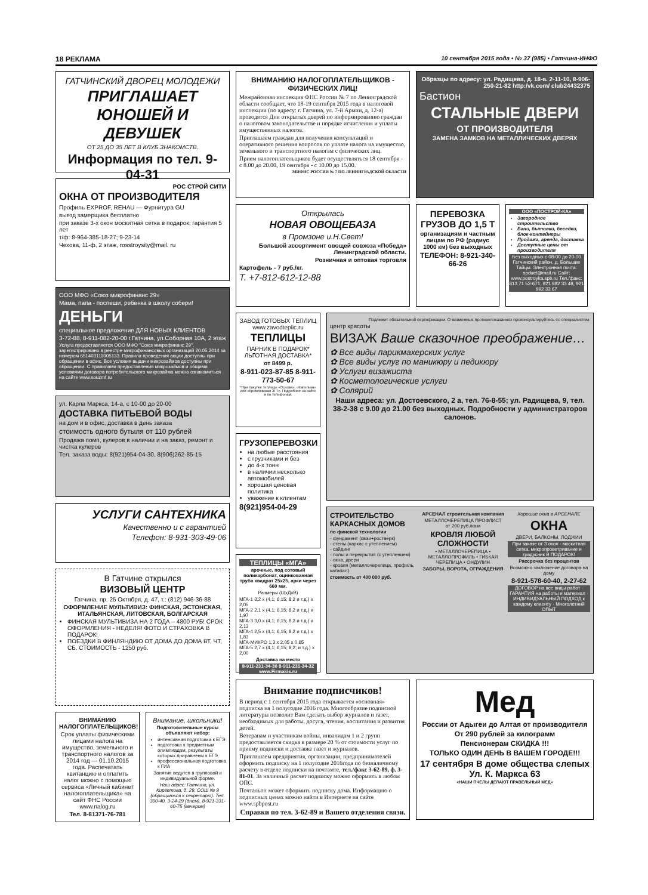18 РЕКЛАМА 10 сентября 2015 года • № 37 (985) • Гатчина-ИНФО
ГАТЧИНСКИЙ ДВОРЕЦ МОЛОДЕЖИ
ПРИГЛАШАЕТ ЮНОШЕЙ И ДЕВУШЕК
ОТ 25 ДО 35 ЛЕТ В КЛУБ ЗНАКОМСТВ.
Информация по тел. 9-04-31
РОС СТРОЙ СИТИ
ОКНА ОТ ПРОИЗВОДИТЕЛЯ
Профиль EXPROF, REHAU — Фурнитура GU
выезд замерщика бесплатно
при заказе 3-х окон москитная сетка в подарок; гарантия 5 лет
т/ф: 8-964-385-18-27; 9-23-14
Чехова, 11-ф, 2 этаж, rosstroysity@mail. ru
ООО МФО «Союз микрофинанс 29»
Мама, папа - поспеши, ребенка в школу собери!
ДЕНЬГИ
специальное предложение ДЛЯ НОВЫХ КЛИЕНТОВ
3-72-88, 8-911-082-20-00 г.Гатчина, ул.Соборная 10А, 2 этаж
Услуга предоставляется ООО МФО "Союз микрофинанс 29", зарегистрировано в реестре микрофинансовых организаций 20.05.2014 за номером 651403111005133. Правила проведения акции доступны при обращении в офис. Все условия выдачи микрозаймов доступны при обращении. С правилами предоставления микрозаймов и общими условиями договора потребительского микрозайма можно ознакомиться на сайте www.souzmf.ru
ул. Карла Маркса, 14-а, с 10-00 до 20-00
ДОСТАВКА ПИТЬЕВОЙ ВОДЫ
на дом и в офис, доставка в день заказа
стоимость одного бутыля от 110 рублей
Продажа помп, кулеров в наличии и на заказ, ремонт и чистка кулеров
Тел. заказа воды: 8(921)954-04-30, 8(906)262-85-15
УСЛУГИ САНТЕХНИКА
Качественно и с гарантией
Телефон: 8-931-303-49-06
В Гатчине открылся
ВИЗОВЫЙ ЦЕНТР
Гатчина, пр. 25 Октября, д. 47, т.: (812) 946-36-88
ОФОРМЛЕНИЕ МУЛЬТИВИЗ: ФИНСКАЯ, ЭСТОНСКАЯ, ИТАЛЬЯНСКАЯ, ЛИТОВСКАЯ, БОЛГАРСКАЯ
ФИНСКАЯ МУЛЬТИВИЗА НА 2 ГОДА – 4800 РУБ! СРОК ОФОРМЛЕНИЯ - НЕДЕЛЯ! ФОТО И СТРАХОВКА В ПОДАРОК!
ПОЕЗДКИ В ФИНЛЯНДИЮ ОТ ДОМА ДО ДОМА ВТ, ЧТ, СБ. СТОИМОСТЬ - 1250 руб.
ВНИМАНИЮ НАЛОГОПЛАТЕЛЬЩИКОВ!
Срок уплаты физическими лицами налога на имущество, земельного и транспортного налогов за 2014 год — 01.10.2015 года. Распечатать квитанцию и оплатить налог можно с помощью сервиса «Личный кабинет налогоплательщика» на сайт ФНС России www.nalog.ru
Тел. 8-81371-76-781
Внимание, школьники!
Подготовительные курсы объявляют набор:
интенсивная подготовка к ЕГЭ
подготовка к предметным олимпиадам, результаты которых приравнены к ЕГЭ
профессиональная подготовка к ГИА
Занятия ведутся в групповой и индивидуальной форме.
Наш адрес: Гатчина, ул. Киргетова, д. 29, СОШ № 9 (обращаться к секретарю). Тел. 300-40, 3-24-29 (днем), 8-921-331-60-75 (вечером)
ВНИМАНИЮ НАЛОГОПЛАТЕЛЬЩИКОВ - ФИЗИЧЕСКИХ ЛИЦ!
Межрайонная инспекция ФНС России № 7 по Ленинградской области сообщает, что 18-19 сентября 2015 года в налоговой инспекции (по адресу: г. Гатчина, ул. 7-й Армии, д. 12-а) проводятся Дни открытых дверей по информированию граждан о налоговом законодательстве и порядке исчисления и уплаты имущественных налогов.
Приглашаем граждан для получения консультаций и оперативного решения вопросов по уплате налога на имущество, земельного и транспортного налогам с физических лиц.
Прием налогоплательщиков будет осуществляться 18 сентября - с 8.00 до 20.00, 19 сентября - с 10.00 до 15.00.
МИФНС РОССИИ № 7 ПО ЛЕНИНГРАДСКОЙ ОБЛАСТИ
Образцы по адресу: ул. Радищева, д. 18-а. 2-11-10, 8-906-250-21-82 http:/vk.com/ club24432375
Бастион
СТАЛЬНЫЕ ДВЕРИ
ОТ ПРОИЗВОДИТЕЛЯ
ЗАМЕНА ЗАМКОВ НА МЕТАЛЛИЧЕСКИХ ДВЕРЯХ
Открылась
НОВАЯ ОВОЩЕБАЗА
в Промзоне и.Н.Свет!
Большой ассортимент овощей совхоза «Победа» Ленинградской области.
Розничная и оптовая торговля
Картофель - 7 руб./кг.
Т. +7-812-612-12-88
ПЕРЕВОЗКА ГРУЗОВ ДО 1,5 Т
организациям и частным лицам по РФ (радиус 1000 км) без выходных
ТЕЛЕФОН: 8-921-340-66-26
ООО «ПОСТРОЙ-КА»
Загородное строительство
Бани, бытовки, беседки, блок-контейнеры
Продажа, аренда, доставка
Доступные цены от производителя
Без выходных с 08-00 до 20-00 Гатчинский район, д. Большие Тайцы. Электронная почта: spduet@mail.ru Сайт: www.postroyka.spb.ru Тел./факс: 813 71 52-671, 921 992 33 48, 921 992 33 67
ЗАВОД ГОТОВЫХ ТЕПЛИЦ www.zavodteplic.ru
ТЕПЛИЦЫ
ПАРНИК В ПОДАРОК* ЛЬГОТНАЯ ДОСТАВКА*
от 8499 р.
8-911-023-87-85 8-911-773-50-67
*При покупке теплицы «Основа», «Капелька» или «Кремлевская ЗГТ». Подробнее на сайте и по телефонам.
ГРУЗОПЕРЕВОЗКИ
на любые расстояния
с грузчиками и без
до 4-х тонн
в наличии несколько автомобилей
хорошая ценовая политика
уважение к клиентам
8(921)954-04-29
ТЕПЛИЦЫ «МГА»
арочные, под сотовый поликарбонат, оцинкованная труба квадрат 25х25, арки через 660 мм.
Размеры (ШхДхВ)
МГА-1 3,2 х (4,1; 6,15; 8,2 и т.д.) х 2,05
МГА-2 2,1 х (4,1; 6,15; 8,2 и т.д.) х 1,97
МГА-3 3,0 х (4,1; 6,15; 8,2 и т.д.) х 2,13
МГА-4 2,5 х (4,1; 6,15; 8,2 и т.д.) х 1,83
МГА-МИКРО 1,3 х 2,05 х 0,65
МГА-5 2,7 х (4,1; 6,15; 8,2; и т.д.) х 2,00
Доставка на место
8-911-231-34-30 8-911-231-34-32 www.Firmakis.ru
Подлежит обязательной сертификации. О возможных противопоказаниях проконсультируйтесь со специалистом.
центр красоты
ВИЗАЖ Ваше сказочное преображение…
✿ Все виды парикмахерских услуг
✿ Все виды услуг по маникюру и педикюру
✿ Услуги визажиста
✿ Косметологические услуги
✿ Солярий
Наши адреса: ул. Достоевского, 2 а, тел. 76-8-55; ул. Радищева, 9, тел. 38-2-38 с 9.00 до 21.00 без выходных. Подробности у администраторов салонов.
СТРОИТЕЛЬСТВО КАРКАСНЫХ ДОМОВ
по финской технологии
- фундамент (сваи+ростверк)
- стены (каркас с утеплением)
- сайдинг
- полы и перекрытия (с утеплением)
- окна, двери
- кровля (металлочерепица, профиль, катапал)
стоимость от 400 000 руб.
АРСЕНАЛ строительная компания
МЕТАЛЛОЧЕРЕПИЦА ПРОФЛИСТ от 200 руб./кв.м
КРОВЛЯ ЛЮБОЙ СЛОЖНОСТИ
• МЕТАЛЛОЧЕРЕПИЦА • МЕТАЛЛОПРОФИЛЬ • ГИБКАЯ ЧЕРЕПИЦА • ОНДУЛИН
ЗАБОРЫ, ВОРОТА, ОГРАЖДЕНИЯ
Хорошие окна в АРСЕНАЛЕ
ОКНА
ДВЕРИ, БАЛКОНЫ, ЛОДЖИИ
При заказе от 3 окон - москитная сетка, микропроветривание и градусник В ПОДАРОК!
Рассрочка без процентов
Возможно заключение договора на дому
8-921-578-60-40, 2-27-62
ДОГОВОР на все виды работ · ГАРАНТИЯ на работы и материал · ИНДИВИДУАЛЬНЫЙ ПОДХОД к каждому клиенту · Многолетний ОПЫТ
Внимание подписчиков!
В период с 1 сентября 2015 года открывается «основная» подписка на 1 полугодие 2016 года. Многообразие подписной литературы позволит Вам сделать выбор журналов и газет, необходимых для работы, досуга, чтения, воспитания и развития детей.
Ветеранам и участникам войны, инвалидам 1 и 2 групп предоставляется скидка в размере 20 % от стоимости услуг по приему подписки и доставке газет и журналов.
Приглашаем предприятия, организации, предпринимателей оформить подписку на 1 полугодие 2016года по безналичному расчету в отделе подписки на почтамте, тел./факс 3-62-89, ф. 3-81-01. За наличный расчет подписку можно оформить в любом ОПС.
Почтальон может оформить подписку дома. Информацию о подписных ценах можно найти в Интернете на сайте www.spbpost.ru
Справки по тел. 3-62-89 и Вашего отделения связи.
Мед
России от Адыгеи до Алтая от производителя
От 290 рублей за килограмм
Пенсионерам СКИДКА !!!
ТОЛЬКО ОДИН ДЕНЬ В ВАШЕМ ГОРОДЕ!!!
17 сентября В доме общества слепых Ул. К. Маркса 63
«НАШИ ПЧЕЛЫ ДЕЛАЮТ ПРАВЕЛЬНЫЙ МЕД»